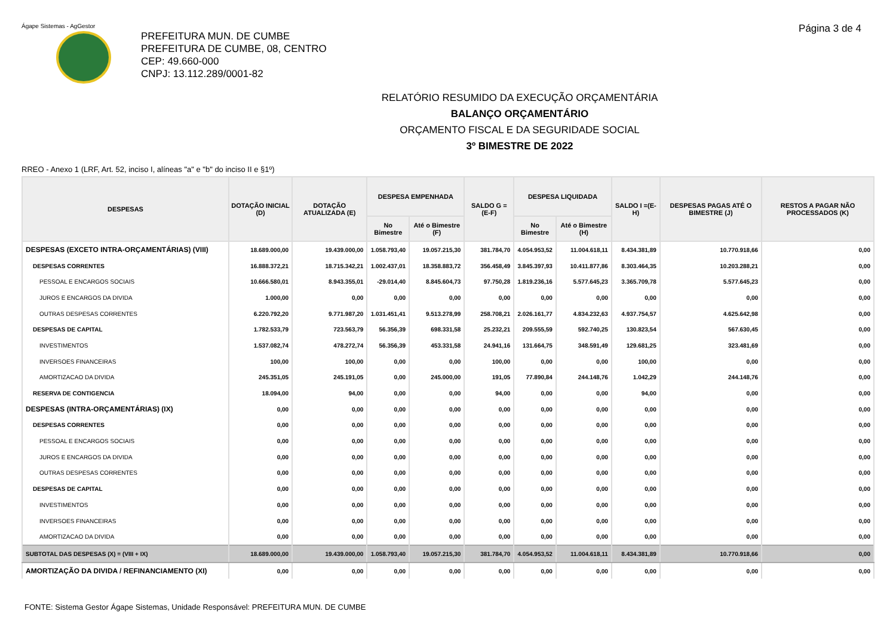Ágape Sistemas - AgGestor Página 3 de 4
PREFEITURA MUN. DE CUMBE
PREFEITURA DE CUMBE, 08, CENTRO
CEP: 49.660-000
CNPJ: 13.112.289/0001-82
RELATÓRIO RESUMIDO DA EXECUÇÃO ORÇAMENTÁRIA
BALANÇO ORÇAMENTÁRIO
ORÇAMENTO FISCAL E DA SEGURIDADE SOCIAL
3º BIMESTRE DE 2022
RREO - Anexo 1 (LRF, Art. 52, inciso I, alíneas "a" e "b" do inciso II e §1º)
| DESPESAS | DOTAÇÃO INICIAL (D) | DOTAÇÃO ATUALIZADA (E) | DESPESA EMPENHADA | | SALDO G = (E-F) | DESPESA LIQUIDADA | | SALDO I =(E-H) | DESPESAS PAGAS ATÉ O BIMESTRE (J) | RESTOS A PAGAR NÃO PROCESSADOS (K) |
| --- | --- | --- | --- | --- | --- | --- | --- | --- | --- | --- |
| | | | No Bimestre | Até o Bimestre (F) | | No Bimestre | Até o Bimestre (H) | | | |
| DESPESAS (EXCETO INTRA-ORÇAMENTÁRIAS) (VIII) | 18.689.000,00 | 19.439.000,00 | 1.058.793,40 | 19.057.215,30 | 381.784,70 | 4.054.953,52 | 11.004.618,11 | 8.434.381,89 | 10.770.918,66 | 0,00 |
| DESPESAS CORRENTES | 16.888.372,21 | 18.715.342,21 | 1.002.437,01 | 18.358.883,72 | 356.458,49 | 3.845.397,93 | 10.411.877,86 | 8.303.464,35 | 10.203.288,21 | 0,00 |
| PESSOAL E ENCARGOS SOCIAIS | 10.666.580,01 | 8.943.355,01 | -29.014,40 | 8.845.604,73 | 97.750,28 | 1.819.236,16 | 5.577.645,23 | 3.365.709,78 | 5.577.645,23 | 0,00 |
| JUROS E ENCARGOS DA DIVIDA | 1.000,00 | 0,00 | 0,00 | 0,00 | 0,00 | 0,00 | 0,00 | 0,00 | 0,00 | 0,00 |
| OUTRAS DESPESAS CORRENTES | 6.220.792,20 | 9.771.987,20 | 1.031.451,41 | 9.513.278,99 | 258.708,21 | 2.026.161,77 | 4.834.232,63 | 4.937.754,57 | 4.625.642,98 | 0,00 |
| DESPESAS DE CAPITAL | 1.782.533,79 | 723.563,79 | 56.356,39 | 698.331,58 | 25.232,21 | 209.555,59 | 592.740,25 | 130.823,54 | 567.630,45 | 0,00 |
| INVESTIMENTOS | 1.537.082,74 | 478.272,74 | 56.356,39 | 453.331,58 | 24.941,16 | 131.664,75 | 348.591,49 | 129.681,25 | 323.481,69 | 0,00 |
| INVERSOES FINANCEIRAS | 100,00 | 100,00 | 0,00 | 0,00 | 100,00 | 0,00 | 0,00 | 100,00 | 0,00 | 0,00 |
| AMORTIZACAO DA DIVIDA | 245.351,05 | 245.191,05 | 0,00 | 245.000,00 | 191,05 | 77.890,84 | 244.148,76 | 1.042,29 | 244.148,76 | 0,00 |
| RESERVA DE CONTIGENCIA | 18.094,00 | 94,00 | 0,00 | 0,00 | 94,00 | 0,00 | 0,00 | 94,00 | 0,00 | 0,00 |
| DESPESAS (INTRA-ORÇAMENTÁRIAS) (IX) | 0,00 | 0,00 | 0,00 | 0,00 | 0,00 | 0,00 | 0,00 | 0,00 | 0,00 | 0,00 |
| DESPESAS CORRENTES | 0,00 | 0,00 | 0,00 | 0,00 | 0,00 | 0,00 | 0,00 | 0,00 | 0,00 | 0,00 |
| PESSOAL E ENCARGOS SOCIAIS | 0,00 | 0,00 | 0,00 | 0,00 | 0,00 | 0,00 | 0,00 | 0,00 | 0,00 | 0,00 |
| JUROS E ENCARGOS DA DIVIDA | 0,00 | 0,00 | 0,00 | 0,00 | 0,00 | 0,00 | 0,00 | 0,00 | 0,00 | 0,00 |
| OUTRAS DESPESAS CORRENTES | 0,00 | 0,00 | 0,00 | 0,00 | 0,00 | 0,00 | 0,00 | 0,00 | 0,00 | 0,00 |
| DESPESAS DE CAPITAL | 0,00 | 0,00 | 0,00 | 0,00 | 0,00 | 0,00 | 0,00 | 0,00 | 0,00 | 0,00 |
| INVESTIMENTOS | 0,00 | 0,00 | 0,00 | 0,00 | 0,00 | 0,00 | 0,00 | 0,00 | 0,00 | 0,00 |
| INVERSOES FINANCEIRAS | 0,00 | 0,00 | 0,00 | 0,00 | 0,00 | 0,00 | 0,00 | 0,00 | 0,00 | 0,00 |
| AMORTIZACAO DA DIVIDA | 0,00 | 0,00 | 0,00 | 0,00 | 0,00 | 0,00 | 0,00 | 0,00 | 0,00 | 0,00 |
| SUBTOTAL DAS DESPESAS (X) = (VIII + IX) | 18.689.000,00 | 19.439.000,00 | 1.058.793,40 | 19.057.215,30 | 381.784,70 | 4.054.953,52 | 11.004.618,11 | 8.434.381,89 | 10.770.918,66 | 0,00 |
| AMORTIZAÇÃO DA DIVIDA / REFINANCIAMENTO (XI) | 0,00 | 0,00 | 0,00 | 0,00 | 0,00 | 0,00 | 0,00 | 0,00 | 0,00 | 0,00 |
FONTE: Sistema Gestor Ágape Sistemas, Unidade Responsável: PREFEITURA MUN. DE CUMBE